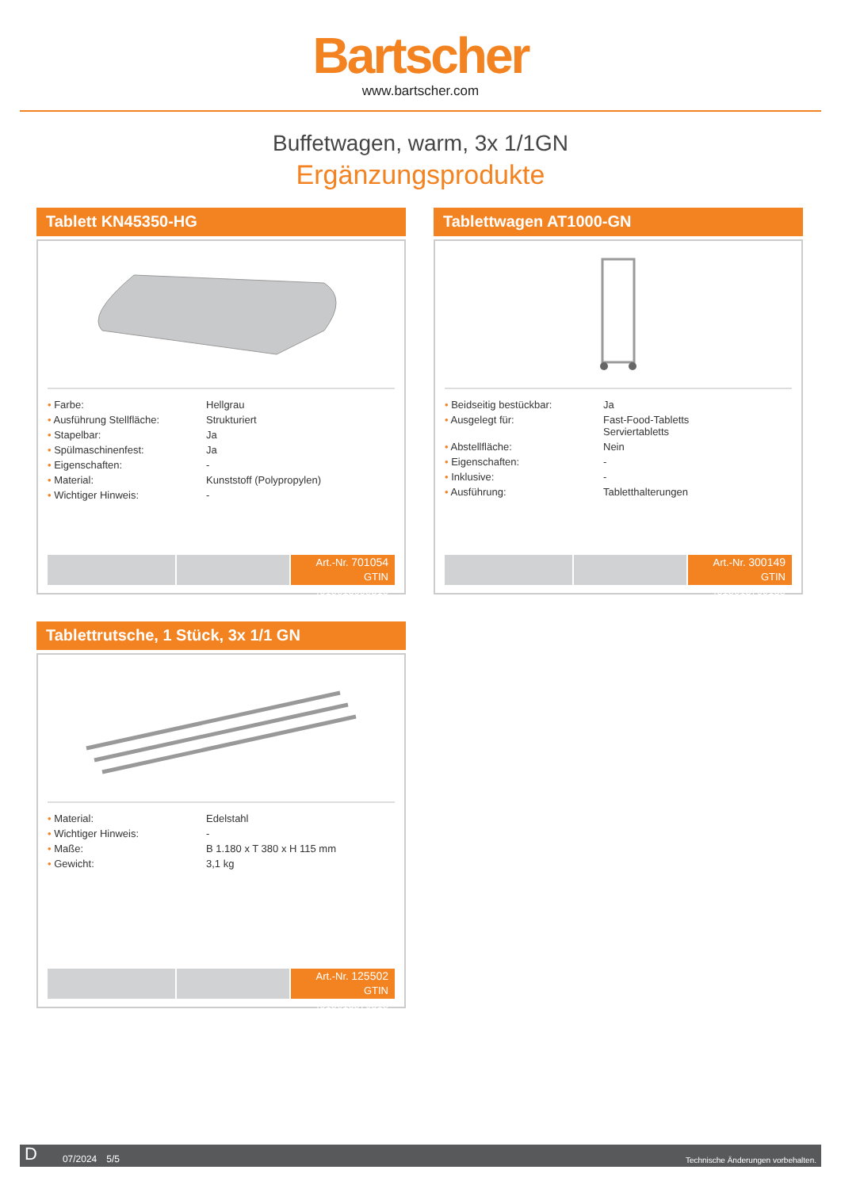Bartscher
www.bartscher.com
Buffetwagen, warm, 3x 1/1GN
Ergänzungsprodukte
Tablett KN45350-HG
| • Farbe: | Hellgrau |
| • Ausführung Stellfläche: | Strukturiert |
| • Stapelbar: | Ja |
| • Spülmaschinenfest: | Ja |
| • Eigenschaften: | - |
| • Material: | Kunststoff (Polypropylen) |
| • Wichtiger Hinweis: | - |
Art.-Nr. 701054
GTIN 4015613695310
Tablettwagen AT1000-GN
| • Beidseitig bestückbar: | Ja |
| • Ausgelegt für: | Fast-Food-Tabletts Serviertabletts |
| • Abstellfläche: | Nein |
| • Eigenschaften: | - |
| • Inklusive: | - |
| • Ausführung: | Tabletthalterungen |
Art.-Nr. 300149
GTIN 4015613709185
Tablettrutsche, 1 Stück, 3x 1/1 GN
| • Material: | Edelstahl |
| • Wichtiger Hinweis: | - |
| • Maße: | B 1.180 x T 380 x H 115 mm |
| • Gewicht: | 3,1 kg |
Art.-Nr. 125502
GTIN 4015613570815
D 07/2024 5/5 Technische Änderungen vorbehalten.